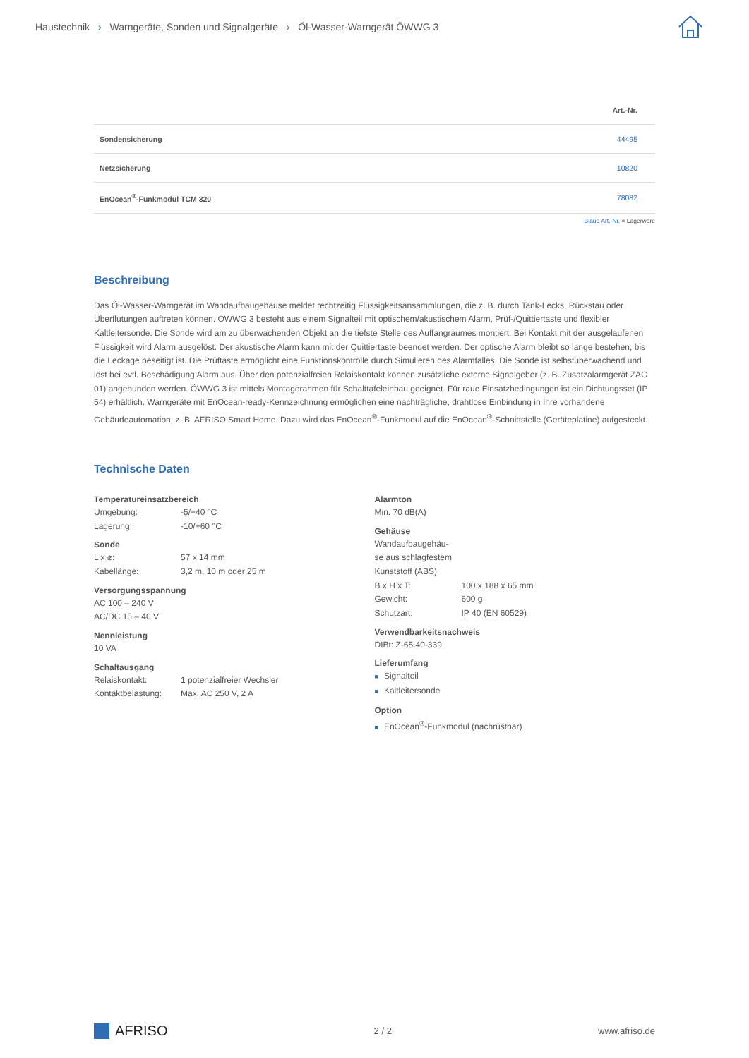Haustechnik › Warngeräte, Sonden und Signalgeräte › Öl-Wasser-Warngerät ÖWWG 3
| | Art.-Nr. |
| --- | --- |
| Sondensicherung | 44495 |
| Netzsicherung | 10820 |
| EnOcean<sup>®</sup>-Funkmodul TCM 320 | 78082 |
Blaue Art.-Nr. = Lagerware
Beschreibung
Das Öl-Wasser-Warngerät im Wandaufbaugehäuse meldet rechtzeitig Flüssigkeitsansammlungen, die z. B. durch Tank-Lecks, Rückstau oder Überflutungen auftreten können. ÖWWG 3 besteht aus einem Signalteil mit optischem/akustischem Alarm, Prüf-/Quittiertaste und flexibler Kaltleitersonde. Die Sonde wird am zu überwachenden Objekt an die tiefste Stelle des Auffangraumes montiert. Bei Kontakt mit der ausgelaufenen Flüssigkeit wird Alarm ausgelöst. Der akustische Alarm kann mit der Quittiertaste beendet werden. Der optische Alarm bleibt so lange bestehen, bis die Leckage beseitigt ist. Die Prüftaste ermöglicht eine Funktionskontrolle durch Simulieren des Alarmfalles. Die Sonde ist selbstüberwachend und löst bei evtl. Beschädigung Alarm aus. Über den potenzialfreien Relaiskontakt können zusätzliche externe Signalgeber (z. B. Zusatzalarmgerät ZAG 01) angebunden werden. ÖWWG 3 ist mittels Montagerahmen für Schalttafeleinbau geeignet. Für raue Einsatzbedingungen ist ein Dichtungsset (IP 54) erhältlich. Warngeräte mit EnOcean-ready-Kennzeichnung ermöglichen eine nachträgliche, drahtlose Einbindung in Ihre vorhandene Gebäudeautomation, z. B. AFRISO Smart Home. Dazu wird das EnOcean<sup>®</sup>-Funkmodul auf die EnOcean<sup>®</sup>-Schnittstelle (Geräteplatine) aufgesteckt.
Technische Daten
Temperatureinsatzbereich
Umgebung: -5/+40 °C
Lagerung: -10/+60 °C
Sonde
L x ⌀: 57 x 14 mm
Kabellänge: 3,2 m, 10 m oder 25 m
Versorgungsspannung
AC 100 – 240 V
AC/DC 15 – 40 V
Nennleistung
10 VA
Schaltausgang
Relaiskontakt: 1 potenzialfreier Wechsler
Kontaktbelastung: Max. AC 250 V, 2 A
Alarmton
Min. 70 dB(A)
Gehäuse
Wandaufbaugehäu-
se aus schlagfestem
Kunststoff (ABS)
B x H x T: 100 x 188 x 65 mm
Gewicht: 600 g
Schutzart: IP 40 (EN 60529)
Verwendbarkeitsnachweis
DIBt: Z-65.40-339
Lieferumfang
■ Signalteil
■ Kaltleitersonde
Option
■ EnOcean<sup>®</sup>-Funkmodul (nachrüstbar)
AFRISO
2 / 2 www.afriso.de